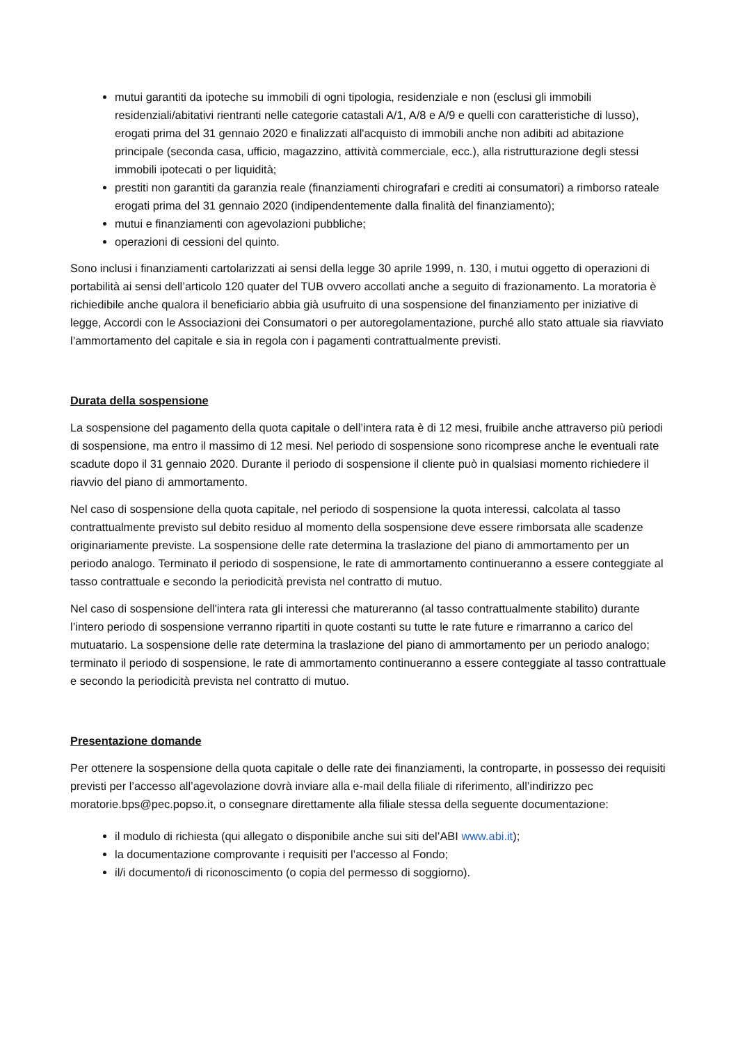mutui garantiti da ipoteche su immobili di ogni tipologia, residenziale e non (esclusi gli immobili residenziali/abitativi rientranti nelle categorie catastali A/1, A/8 e A/9 e quelli con caratteristiche di lusso), erogati prima del 31 gennaio 2020 e finalizzati all'acquisto di immobili anche non adibiti ad abitazione principale (seconda casa, ufficio, magazzino, attività commerciale, ecc.), alla ristrutturazione degli stessi immobili ipotecati o per liquidità;
prestiti non garantiti da garanzia reale (finanziamenti chirografari e crediti ai consumatori) a rimborso rateale erogati prima del 31 gennaio 2020 (indipendentemente dalla finalità del finanziamento);
mutui e finanziamenti con agevolazioni pubbliche;
operazioni di cessioni del quinto.
Sono inclusi i finanziamenti cartolarizzati ai sensi della legge 30 aprile 1999, n. 130, i mutui oggetto di operazioni di portabilità ai sensi dell’articolo 120 quater del TUB ovvero accollati anche a seguito di frazionamento. La moratoria è richiedibile anche qualora il beneficiario abbia già usufruito di una sospensione del finanziamento per iniziative di legge, Accordi con le Associazioni dei Consumatori o per autoregolamentazione, purché allo stato attuale sia riavviato l’ammortamento del capitale e sia in regola con i pagamenti contrattualmente previsti.
Durata della sospensione
La sospensione del pagamento della quota capitale o dell’intera rata è di 12 mesi, fruibile anche attraverso più periodi di sospensione, ma entro il massimo di 12 mesi. Nel periodo di sospensione sono ricomprese anche le eventuali rate scadute dopo il 31 gennaio 2020. Durante il periodo di sospensione il cliente può in qualsiasi momento richiedere il riavvio del piano di ammortamento.
Nel caso di sospensione della quota capitale, nel periodo di sospensione la quota interessi, calcolata al tasso contrattualmente previsto sul debito residuo al momento della sospensione deve essere rimborsata alle scadenze originariamente previste. La sospensione delle rate determina la traslazione del piano di ammortamento per un periodo analogo. Terminato il periodo di sospensione, le rate di ammortamento continueranno a essere conteggiate al tasso contrattuale e secondo la periodicità prevista nel contratto di mutuo.
Nel caso di sospensione dell'intera rata gli interessi che matureranno (al tasso contrattualmente stabilito) durante l’intero periodo di sospensione verranno ripartiti in quote costanti su tutte le rate future e rimarranno a carico del mutuatario. La sospensione delle rate determina la traslazione del piano di ammortamento per un periodo analogo; terminato il periodo di sospensione, le rate di ammortamento continueranno a essere conteggiate al tasso contrattuale e secondo la periodicità prevista nel contratto di mutuo.
Presentazione domande
Per ottenere la sospensione della quota capitale o delle rate dei finanziamenti, la controparte, in possesso dei requisiti previsti per l’accesso all’agevolazione dovrà inviare alla e-mail della filiale di riferimento, all’indirizzo pec moratorie.bps@pec.popso.it, o consegnare direttamente alla filiale stessa della seguente documentazione:
il modulo di richiesta (qui allegato o disponibile anche sui siti del’ABI www.abi.it);
la documentazione comprovante i requisiti per l’accesso al Fondo;
il/i documento/i di riconoscimento (o copia del permesso di soggiorno).